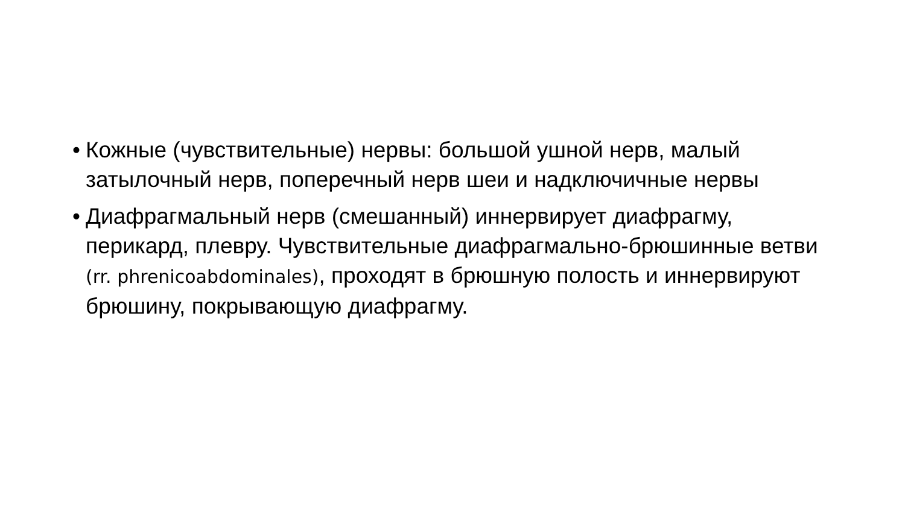• Кожные (чувствительные) нервы: большой ушной нерв, малый затылочный нерв, поперечный нерв шеи и надключичные нервы
• Диафрагмальный нерв (смешанный) иннервирует диафрагму, перикард, плевру. Чувствительные диафрагмально-брюшинные ветви (rr. phrenicoabdominales), проходят в брюшную полость и иннервируют брюшину, покрывающую диафрагму.